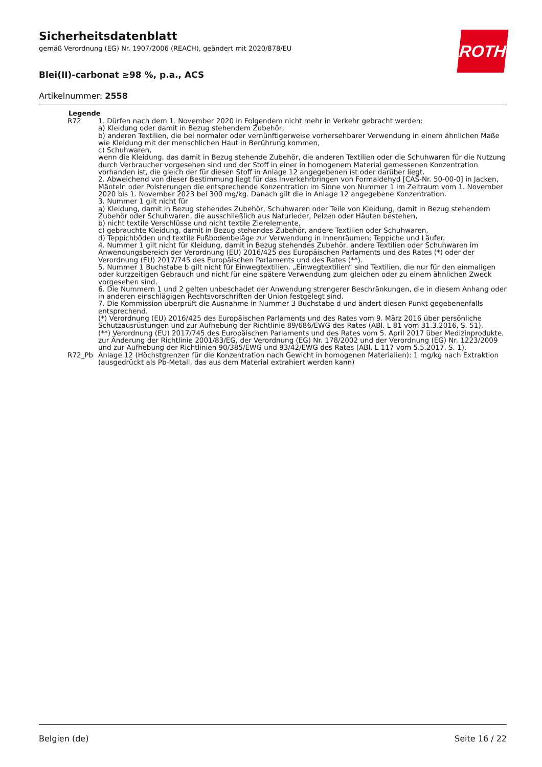ROTH
Sicherheitsdatenblatt
gemäß Verordnung (EG) Nr. 1907/2006 (REACH), geändert mit 2020/878/EU
Blei(II)-carbonat ≥98 %, p.a., ACS
Artikelnummer: 2558
Legende
| R72 | 1. Dürfen nach dem 1. November 2020 in Folgendem nicht mehr in Verkehr gebracht werden: a) Kleidung oder damit in Bezug stehendem Zubehör, b) anderen Textilien, die bei normaler oder vernünftigerweise vorhersehbarer Verwendung in einem ähnlichen Maße wie Kleidung mit der menschlichen Haut in Berührung kommen, c) Schuhwaren, wenn die Kleidung, das damit in Bezug stehende Zubehör, die anderen Textilien oder die Schuhwaren für die Nutzung durch Verbraucher vorgesehen sind und der Stoff in einer in homogenem Material gemessenen Konzentration vorhanden ist, die gleich der für diesen Stoff in Anlage 12 angegebenen ist oder darüber liegt. 2. Abweichend von dieser Bestimmung liegt für das Inverkehrbringen von Formaldehyd [CAS-Nr. 50-00-0] in Jacken, Mänteln oder Polsterungen die entsprechende Konzentration im Sinne von Nummer 1 im Zeitraum vom 1. November 2020 bis 1. November 2023 bei 300 mg/kg. Danach gilt die in Anlage 12 angegebene Konzentration. 3. Nummer 1 gilt nicht für a) Kleidung, damit in Bezug stehendes Zubehör, Schuhwaren oder Teile von Kleidung, damit in Bezug stehendem Zubehör oder Schuhwaren, die ausschließlich aus Naturleder, Pelzen oder Häuten bestehen, b) nicht textile Verschlüsse und nicht textile Zierelemente, c) gebrauchte Kleidung, damit in Bezug stehendes Zubehör, andere Textilien oder Schuhwaren, d) Teppichböden und textile Fußbodenbeläge zur Verwendung in Innenräumen; Teppiche und Läufer. 4. Nummer 1 gilt nicht für Kleidung, damit in Bezug stehendes Zubehör, andere Textilien oder Schuhwaren im Anwendungsbereich der Verordnung (EU) 2016/425 des Europäischen Parlaments und des Rates (*) oder der Verordnung (EU) 2017/745 des Europäischen Parlaments und des Rates (**). 5. Nummer 1 Buchstabe b gilt nicht für Einwegtextilien. „Einwegtextilien“ sind Textilien, die nur für den einmaligen oder kurzzeitigen Gebrauch und nicht für eine spätere Verwendung zum gleichen oder zu einem ähnlichen Zweck vorgesehen sind. 6. Die Nummern 1 und 2 gelten unbeschadet der Anwendung strengerer Beschränkungen, die in diesem Anhang oder in anderen einschlägigen Rechtsvorschriften der Union festgelegt sind. 7. Die Kommission überprüft die Ausnahme in Nummer 3 Buchstabe d und ändert diesen Punkt gegebenenfalls entsprechend. (*) Verordnung (EU) 2016/425 des Europäischen Parlaments und des Rates vom 9. März 2016 über persönliche Schutzausrüstungen und zur Aufhebung der Richtlinie 89/686/EWG des Rates (ABl. L 81 vom 31.3.2016, S. 51). (**) Verordnung (EU) 2017/745 des Europäischen Parlaments und des Rates vom 5. April 2017 über Medizinprodukte, zur Änderung der Richtlinie 2001/83/EG, der Verordnung (EG) Nr. 178/2002 und der Verordnung (EG) Nr. 1223/2009 und zur Aufhebung der Richtlinien 90/385/EWG und 93/42/EWG des Rates (ABl. L 117 vom 5.5.2017, S. 1). |
| R72_Pb | Anlage 12 (Höchstgrenzen für die Konzentration nach Gewicht in homogenen Materialien): 1 mg/kg nach Extraktion (ausgedrückt als Pb-Metall, das aus dem Material extrahiert werden kann) |
Belgien (de) Seite 16 / 22